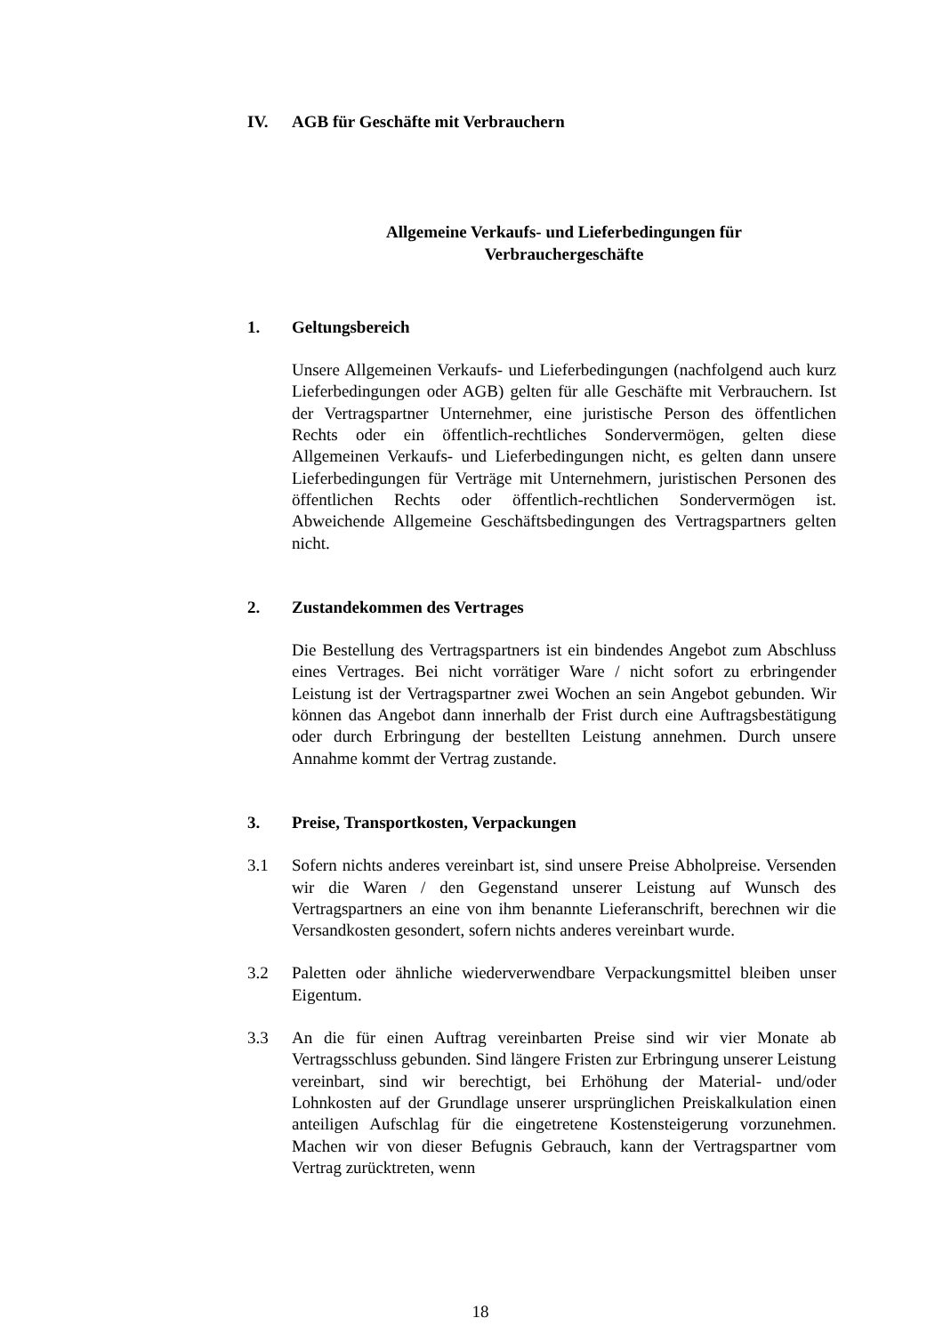IV. AGB für Geschäfte mit Verbrauchern
Allgemeine Verkaufs- und Lieferbedingungen für
Verbrauchergeschäfte
1. Geltungsbereich
Unsere Allgemeinen Verkaufs- und Lieferbedingungen (nachfolgend auch kurz Lieferbedingungen oder AGB) gelten für alle Geschäfte mit Verbrauchern. Ist der Vertragspartner Unternehmer, eine juristische Person des öffentlichen Rechts oder ein öffentlich-rechtliches Sondervermögen, gelten diese Allgemeinen Verkaufs- und Lieferbedingungen nicht, es gelten dann unsere Lieferbedingungen für Verträge mit Unternehmern, juristischen Personen des öffentlichen Rechts oder öffentlich-rechtlichen Sondervermögen ist. Abweichende Allgemeine Geschäftsbedingungen des Vertragspartners gelten nicht.
2. Zustandekommen des Vertrages
Die Bestellung des Vertragspartners ist ein bindendes Angebot zum Abschluss eines Vertrages. Bei nicht vorrätiger Ware / nicht sofort zu erbringender Leistung ist der Vertragspartner zwei Wochen an sein Angebot gebunden. Wir können das Angebot dann innerhalb der Frist durch eine Auftragsbestätigung oder durch Erbringung der bestellten Leistung annehmen. Durch unsere Annahme kommt der Vertrag zustande.
3. Preise, Transportkosten, Verpackungen
3.1 Sofern nichts anderes vereinbart ist, sind unsere Preise Abholpreise. Versenden wir die Waren / den Gegenstand unserer Leistung auf Wunsch des Vertragspartners an eine von ihm benannte Lieferanschrift, berechnen wir die Versandkosten gesondert, sofern nichts anderes vereinbart wurde.
3.2 Paletten oder ähnliche wiederverwendbare Verpackungsmittel bleiben unser Eigentum.
3.3 An die für einen Auftrag vereinbarten Preise sind wir vier Monate ab Vertragsschluss gebunden. Sind längere Fristen zur Erbringung unserer Leistung vereinbart, sind wir berechtigt, bei Erhöhung der Material- und/oder Lohnkosten auf der Grundlage unserer ursprünglichen Preiskalkulation einen anteiligen Aufschlag für die eingetretene Kostensteigerung vorzunehmen. Machen wir von dieser Befugnis Gebrauch, kann der Vertragspartner vom Vertrag zurücktreten, wenn
18